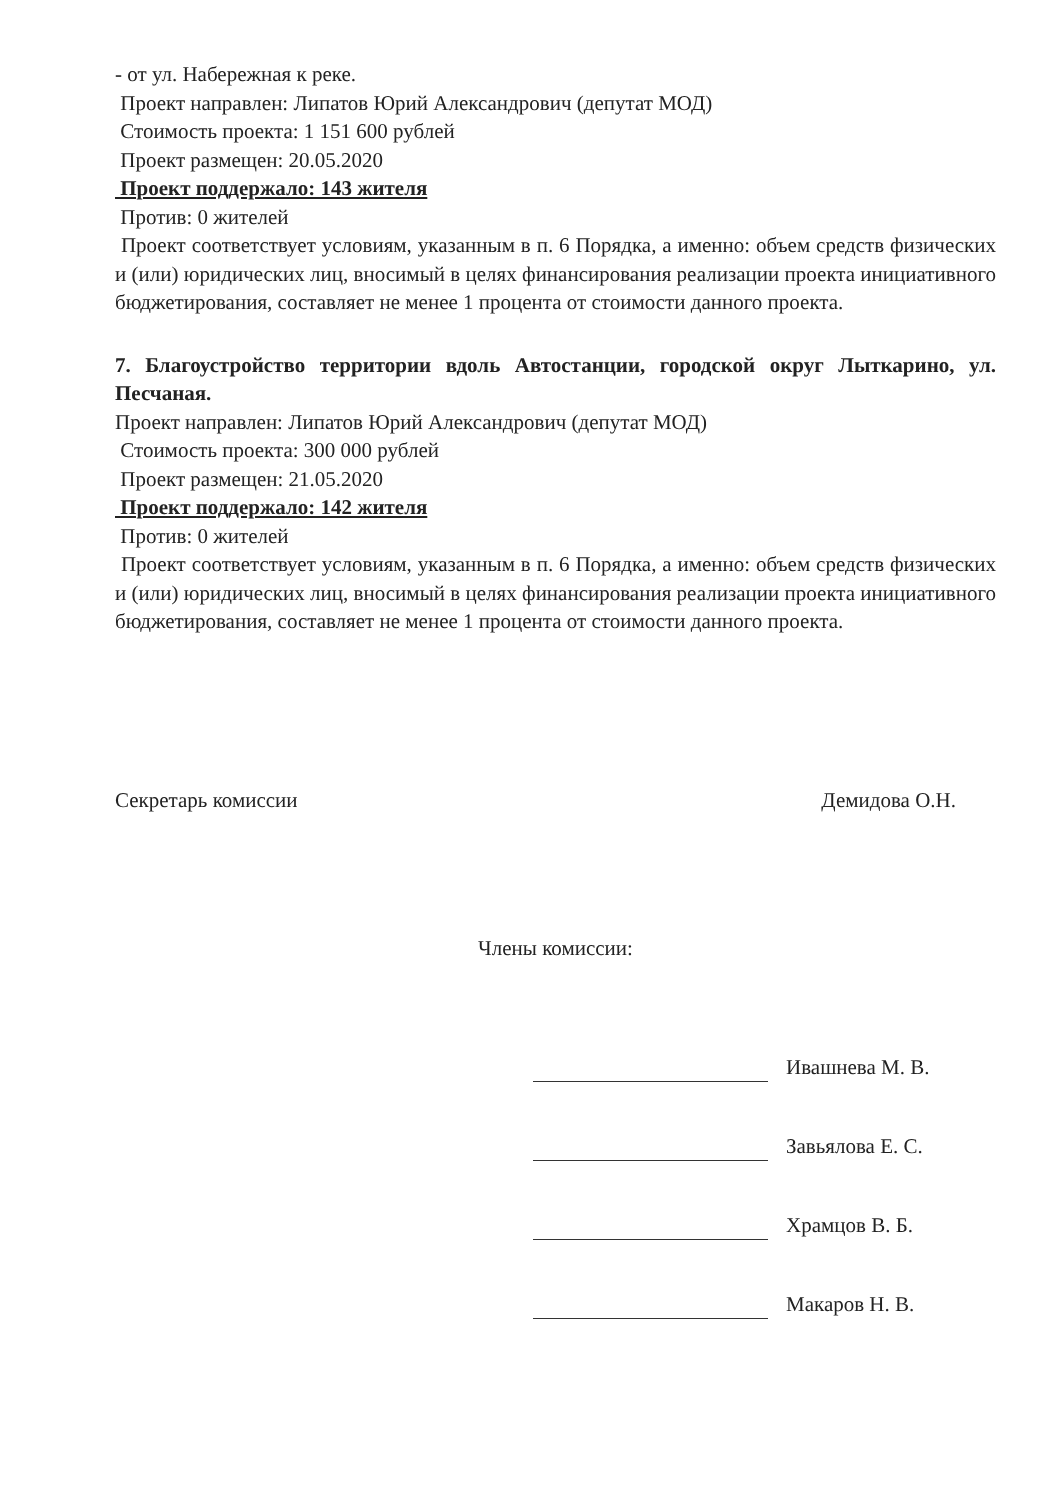- от ул. Набережная к реке.
Проект направлен: Липатов Юрий Александрович (депутат МОД)
Стоимость проекта: 1 151 600 рублей
Проект размещен: 20.05.2020
Проект поддержало: 143 жителя
Против: 0 жителей
Проект соответствует условиям, указанным в п. 6 Порядка, а именно: объем средств физических и (или) юридических лиц, вносимый в целях финансирования реализации проекта инициативного бюджетирования, составляет не менее 1 процента от стоимости данного проекта.
7. Благоустройство территории вдоль Автостанции, городской округ Лыткарино, ул. Песчаная.
Проект направлен: Липатов Юрий Александрович (депутат МОД)
Стоимость проекта: 300 000 рублей
Проект размещен: 21.05.2020
Проект поддержало: 142 жителя
Против: 0 жителей
Проект соответствует условиям, указанным в п. 6 Порядка, а именно: объем средств физических и (или) юридических лиц, вносимый в целях финансирования реализации проекта инициативного бюджетирования, составляет не менее 1 процента от стоимости данного проекта.
Секретарь комиссии Демидова О.Н.
Члены комиссии:
Ивашнева М. В.
Завьялова Е. С.
Храмцов В. Б.
Макаров Н. В.